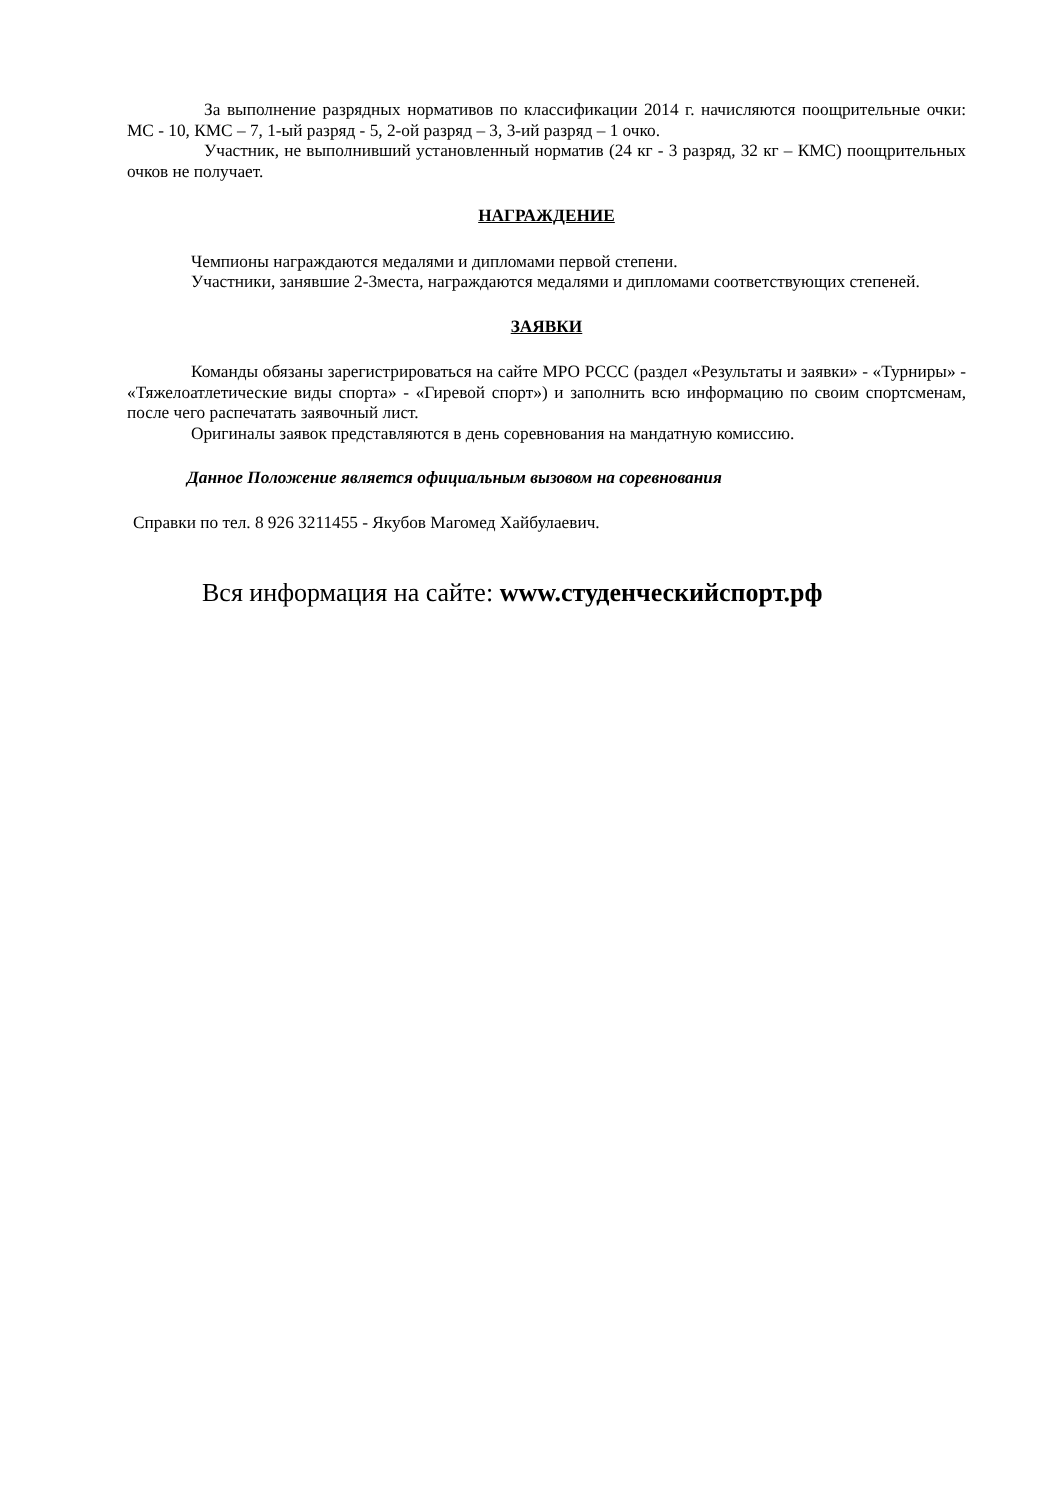За выполнение разрядных нормативов по классификации 2014 г. начисляются поощрительные очки: МС - 10, КМС – 7, 1-ый разряд - 5, 2-ой разряд – 3, 3-ий разряд – 1 очко.
Участник, не выполнивший установленный норматив (24 кг - 3 разряд, 32 кг – КМС) поощрительных очков не получает.
НАГРАЖДЕНИЕ
Чемпионы награждаются медалями и дипломами первой степени.
Участники, занявшие 2-3места, награждаются медалями и дипломами соответствующих степеней.
ЗАЯВКИ
Команды обязаны зарегистрироваться на сайте МРО РССС (раздел «Результаты и заявки» - «Турниры» - «Тяжелоатлетические виды спорта» - «Гиревой спорт») и заполнить всю информацию по своим спортсменам, после чего распечатать заявочный лист.
Оригиналы заявок представляются в день соревнования на мандатную комиссию.
Данное Положение является официальным вызовом на соревнования
Справки по тел. 8 926 3211455 - Якубов Магомед Хайбулаевич.
Вся информация на сайте: www.студенческийспорт.рф